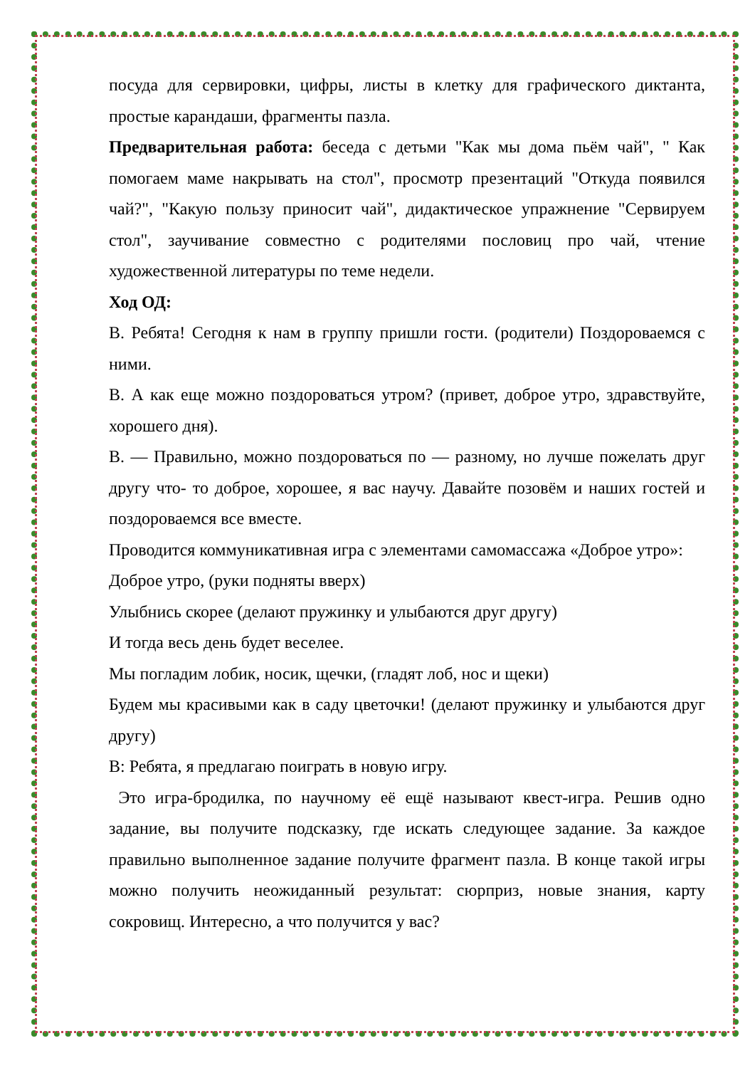посуда для сервировки, цифры, листы в клетку для графического диктанта, простые карандаши, фрагменты пазла.
Предварительная работа: беседа с детьми "Как мы дома пьём чай", " Как помогаем маме накрывать на стол", просмотр презентаций "Откуда появился чай?", "Какую пользу приносит чай", дидактическое упражнение "Сервируем стол", заучивание совместно с родителями пословиц про чай, чтение художественной литературы по теме недели.
Ход ОД:
В. Ребята! Сегодня к нам в группу пришли гости. (родители) Поздороваемся с ними.
В. А как еще можно поздороваться утром? (привет, доброе утро, здравствуйте, хорошего дня).
В. — Правильно, можно поздороваться по — разному, но лучше пожелать друг другу что- то доброе, хорошее, я вас научу. Давайте позовём и наших гостей и поздороваемся все вместе.
Проводится коммуникативная игра с элементами самомассажа «Доброе утро»:
Доброе утро, (руки подняты вверх)
Улыбнись скорее (делают пружинку и улыбаются друг другу)
И тогда весь день будет веселее.
Мы погладим лобик, носик, щечки, (гладят лоб, нос и щеки)
Будем мы красивыми как в саду цветочки! (делают пружинку и улыбаются друг другу)
В: Ребята, я предлагаю поиграть в новую игру.
Это игра-бродилка, по научному её ещё называют квест-игра. Решив одно задание, вы получите подсказку, где искать следующее задание. За каждое правильно выполненное задание получите фрагмент пазла. В конце такой игры можно получить неожиданный результат: сюрприз, новые знания, карту сокровищ. Интересно, а что получится у вас?